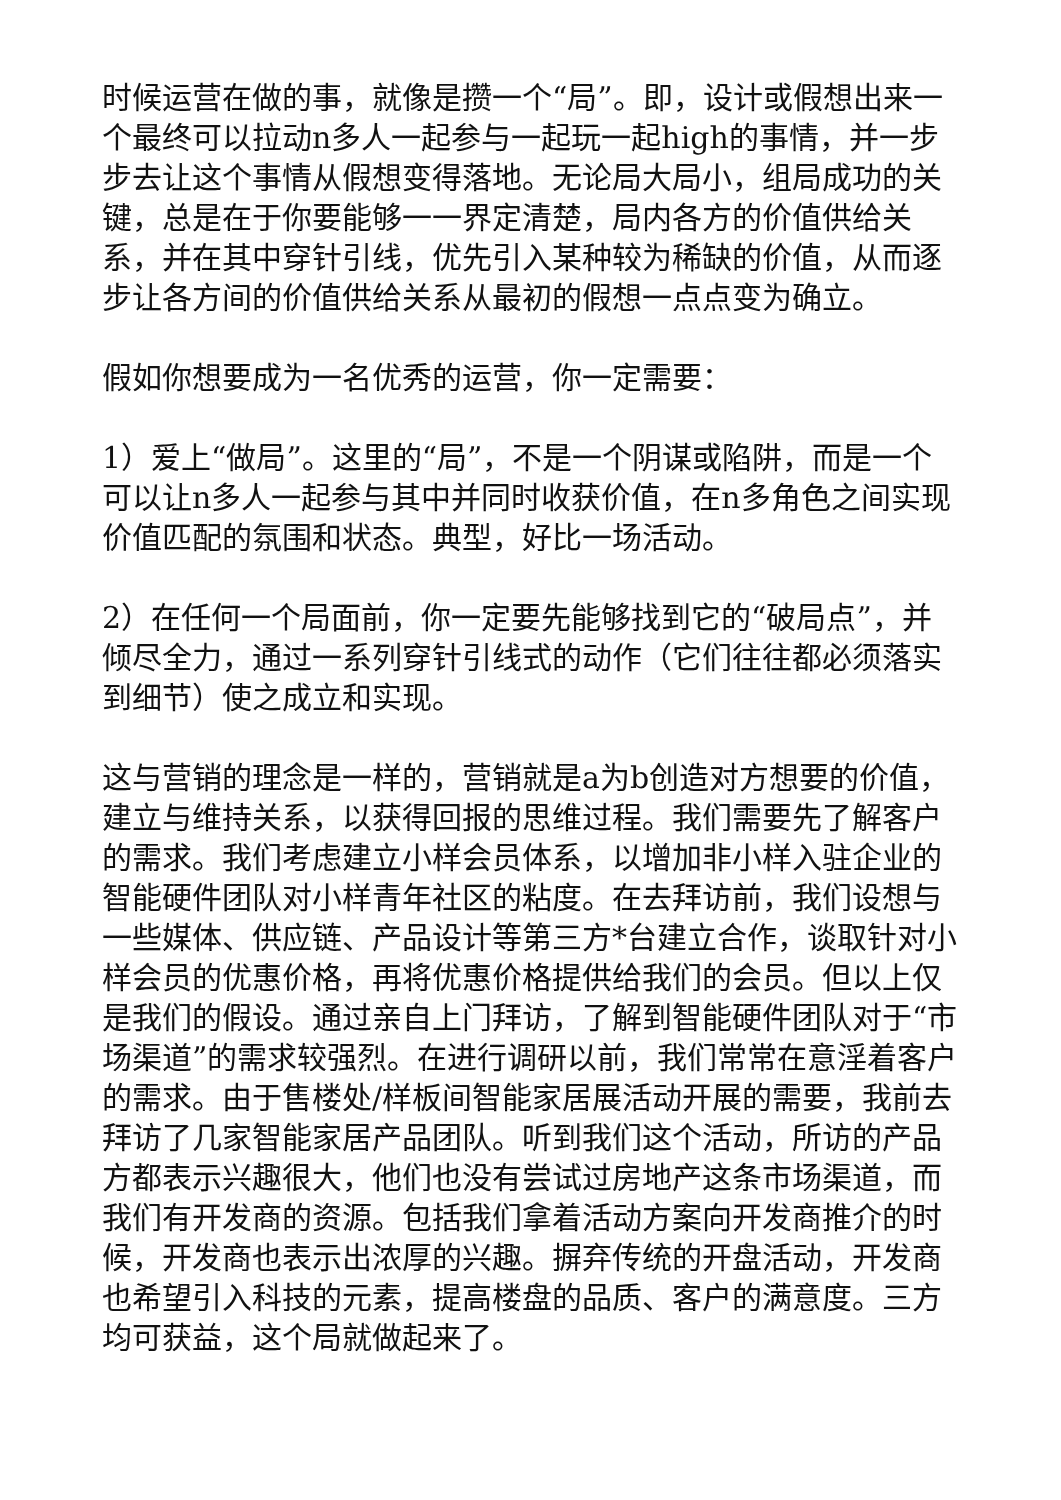时候运营在做的事，就像是攒一个“局”。即，设计或假想出来一个最终可以拉动n多人一起参与一起玩一起high的事情，并一步步去让这个事情从假想变得落地。无论局大局小，组局成功的关键，总是在于你要能够一一界定清楚，局内各方的价值供给关系，并在其中穿针引线，优先引入某种较为稀缺的价值，从而逐步让各方间的价值供给关系从最初的假想一点点变为确立。
假如你想要成为一名优秀的运营，你一定需要：
1）爱上“做局”。这里的“局”，不是一个阴谋或陷阱，而是一个可以让n多人一起参与其中并同时收获价值，在n多角色之间实现价值匹配的氛围和状态。典型，好比一场活动。
2）在任何一个局面前，你一定要先能够找到它的“破局点”，并倾尽全力，通过一系列穿针引线式的动作（它们往往都必须落实到细节）使之成立和实现。
这与营销的理念是一样的，营销就是a为b创造对方想要的价值，建立与维持关系，以获得回报的思维过程。我们需要先了解客户的需求。我们考虑建立小样会员体系，以增加非小样入驻企业的智能硬件团队对小样青年社区的粘度。在去拜访前，我们设想与一些媒体、供应链、产品设计等第三方*台建立合作，谈取针对小样会员的优惠价格，再将优惠价格提供给我们的会员。但以上仅是我们的假设。通过亲自上门拜访，了解到智能硬件团队对于“市场渠道”的需求较强烈。在进行调研以前，我们常常在意淫着客户的需求。由于售楼处/样板间智能家居展活动开展的需要，我前去拜访了几家智能家居产品团队。听到我们这个活动，所访的产品方都表示兴趣很大，他们也没有尝试过房地产这条市场渠道，而我们有开发商的资源。包括我们拿着活动方案向开发商推介的时候，开发商也表示出浓厚的兴趣。摒弃传统的开盘活动，开发商也希望引入科技的元素，提高楼盘的品质、客户的满意度。三方均可获益，这个局就做起来了。